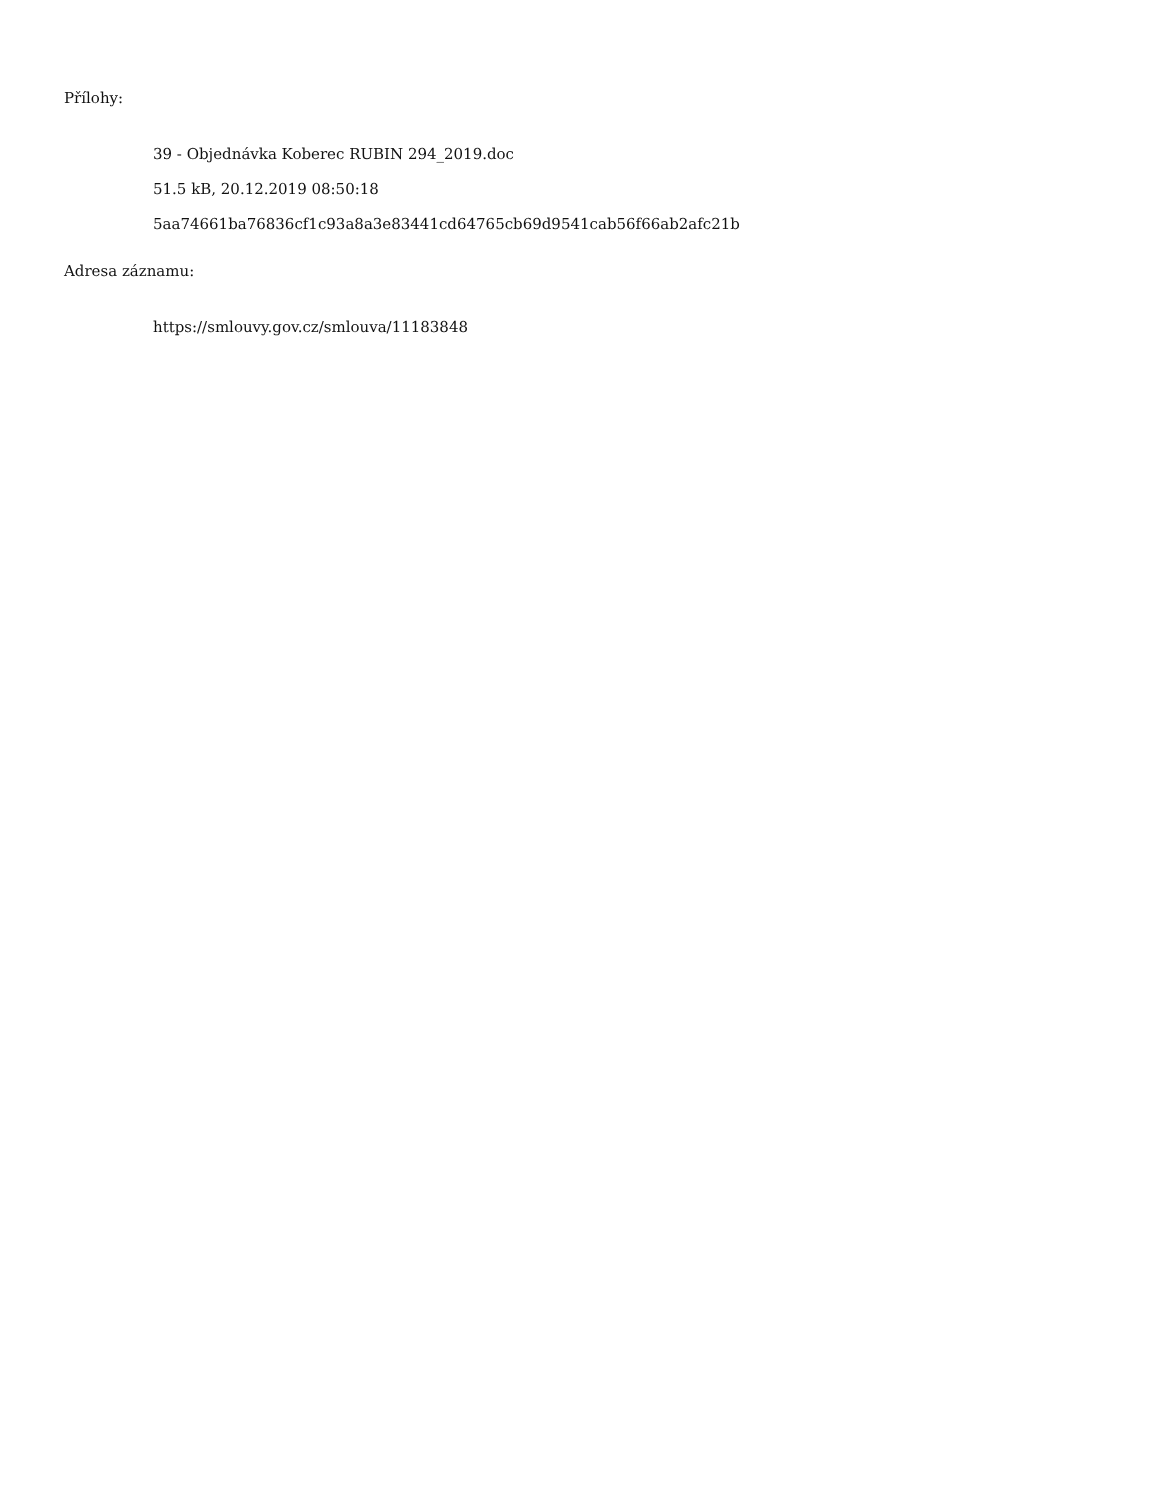Přílohy:
39 - Objednávka Koberec RUBIN 294_2019.doc
51.5 kB, 20.12.2019 08:50:18
5aa74661ba76836cf1c93a8a3e83441cd64765cb69d9541cab56f66ab2afc21b
Adresa záznamu:
https://smlouvy.gov.cz/smlouva/11183848